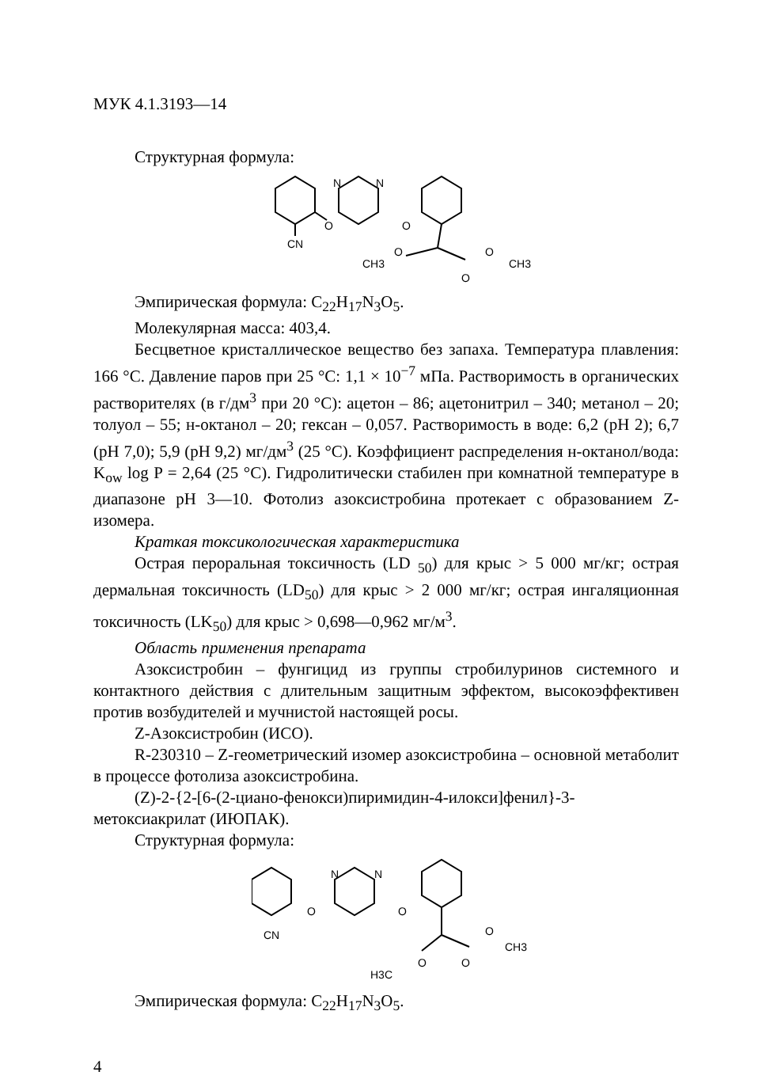МУК 4.1.3193—14
Структурная формула:
O
CN
N
N
O
O
CH3
O
CH3
O
Эмпирическая формула: C<sub>22</sub>H<sub>17</sub>N<sub>3</sub>O<sub>5</sub>.
Молекулярная масса: 403,4.
Бесцветное кристаллическое вещество без запаха. Температура плавления: 166 °С. Давление паров при 25 °С: 1,1 × 10<sup>−7</sup> мПа. Растворимость в органических растворителях (в г/дм<sup>3</sup> при 20 °С): ацетон – 86; ацетонитрил – 340; метанол – 20; толуол – 55; н-октанол – 20; гексан – 0,057. Растворимость в воде: 6,2 (pH 2); 6,7 (pH 7,0); 5,9 (pH 9,2) мг/дм<sup>3</sup> (25 °С). Коэффициент распределения н-октанол/вода: K<sub>ow</sub> log P = 2,64 (25 °С). Гидролитически стабилен при комнатной температуре в диапазоне pH 3—10. Фотолиз азоксистробина протекает с образованием Z-изомера.
Краткая токсикологическая характеристика
Острая пероральная токсичность (LD <sub>50</sub>) для крыс > 5 000 мг/кг; острая дермальная токсичность (LD<sub>50</sub>) для крыс > 2 000 мг/кг; острая ингаляционная токсичность (LK<sub>50</sub>) для крыс > 0,698—0,962 мг/м<sup>3</sup>.
Область применения препарата
Азоксистробин – фунгицид из группы стробилуринов системного и контактного действия с длительным защитным эффектом, высокоэффективен против возбудителей и мучнистой настоящей росы.
Z-Азоксистробин (ИСО).
R-230310 – Z-геометрический изомер азоксистробина – основной метаболит в процессе фотолиза азоксистробина.
(Z)-2-{2-[6-(2-циано-фенокси)пиримидин-4-илокси]фенил}-3-метоксиакрилат (ИЮПАК).
Структурная формула:
O
CN
N
N
O
O
H3C
O
CH3
O
Эмпирическая формула: C<sub>22</sub>H<sub>17</sub>N<sub>3</sub>O<sub>5</sub>.
4